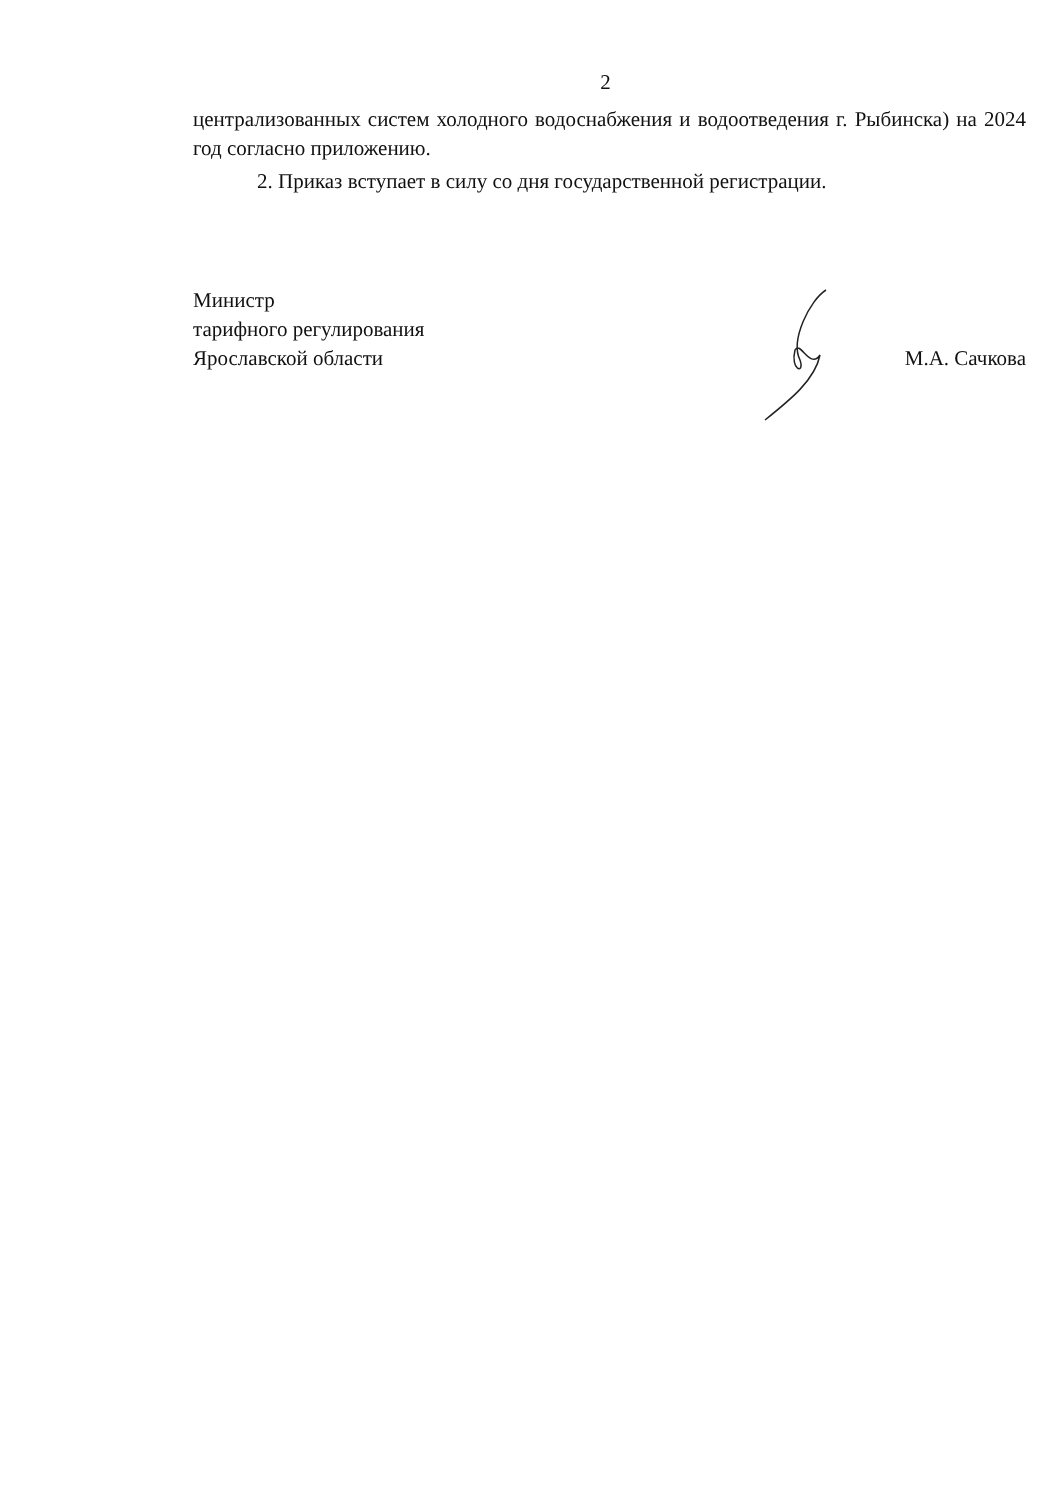2
централизованных систем холодного водоснабжения и водоотведения г. Рыбинска) на 2024 год согласно приложению.
2. Приказ вступает в силу со дня государственной регистрации.
Министр
тарифного регулирования
Ярославской области
М.А. Сачкова